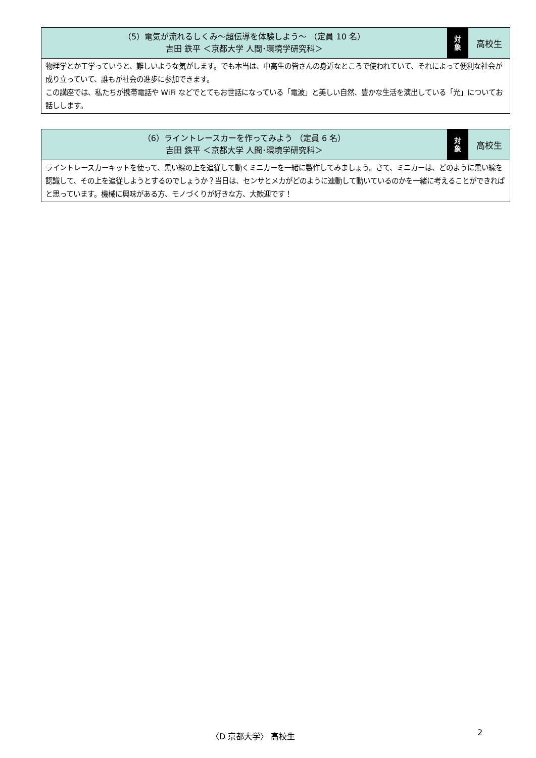| （5）電気が流れるしくみ～超伝導を体験しよう～ （定員 10 名） 吉田 鉄平 ＜京都大学 人間･環境学研究科＞ | 対 象 | 高校生 |
| 物理学とか工学っていうと、難しいような気がします。でも本当は、中高生の皆さんの身近なところで使われていて、それによって便利な社会が成り立っていて、誰もが社会の進歩に参加できます。 この講座では、私たちが携帯電話や WiFi などでとてもお世話になっている「電波」と美しい自然、豊かな生活を演出している「光」についてお話しします。 | | |
| （6）ライントレースカーを作ってみよう （定員 6 名） 吉田 鉄平 ＜京都大学 人間･環境学研究科＞ | 対 象 | 高校生 |
| ライントレースカーキットを使って、黒い線の上を追従して動くミニカーを一緒に製作してみましょう。さて、ミニカーは、どのように黒い線を認識して、その上を追従しようとするのでしょうか？当日は、センサとメカがどのように連動して動いているのかを一緒に考えることができればと思っています。機械に興味がある方、モノづくりが好きな方、大歓迎です！ | | |
〈D 京都大学〉 高校生 2